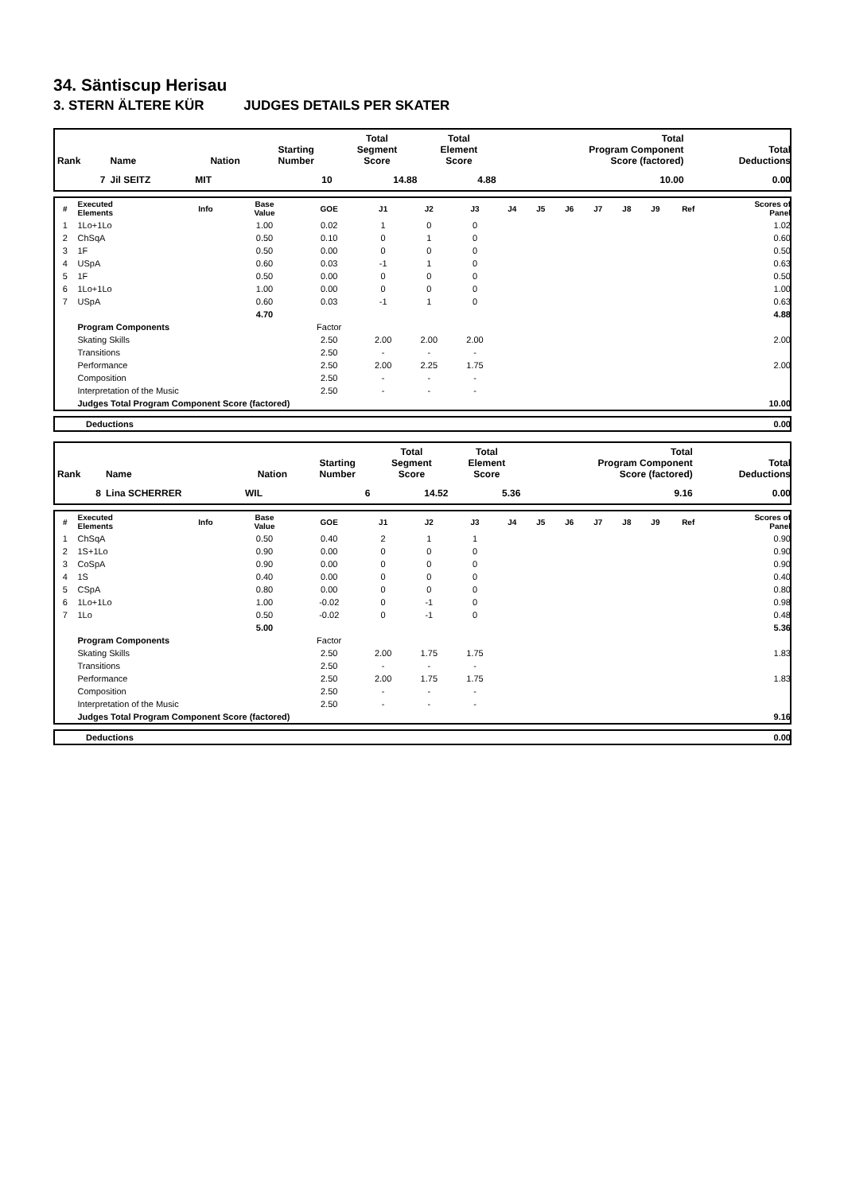34. Säntiscup Herisau
3. STERN ÄLTERE KÜR JUDGES DETAILS PER SKATER
| Rank | Name | Nation | Starting Number | Total Segment Score | Total Element Score | Total Program Component Score (factored) | Total Deductions |
| --- | --- | --- | --- | --- | --- | --- | --- |
| 7 | Jil SEITZ | MIT | 10 | 14.88 | 4.88 | 10.00 | 0.00 |
| # | Executed Elements | Info | Base Value | GOE | J1 | J2 | J3 | J4 | J5 | J6 | J7 | J8 | J9 | Ref | Scores of Panel |
| --- | --- | --- | --- | --- | --- | --- | --- | --- | --- | --- | --- | --- | --- | --- | --- |
| 1 | 1Lo+1Lo | | 1.00 | 0.02 | 1 | 0 | 0 | | | | | | | | 1.02 |
| 2 | ChSqA | | 0.50 | 0.10 | 0 | 1 | 0 | | | | | | | | 0.60 |
| 3 | 1F | | 0.50 | 0.00 | 0 | 0 | 0 | | | | | | | | 0.50 |
| 4 | USpA | | 0.60 | 0.03 | -1 | 1 | 0 | | | | | | | | 0.63 |
| 5 | 1F | | 0.50 | 0.00 | 0 | 0 | 0 | | | | | | | | 0.50 |
| 6 | 1Lo+1Lo | | 1.00 | 0.00 | 0 | 0 | 0 | | | | | | | | 1.00 |
| 7 | USpA | | 0.60 | 0.03 | -1 | 1 | 0 | | | | | | | | 0.63 |
| | | | 4.70 | | | | | | | | | | | | 4.88 |
| | Program Components | | | Factor | | | | | | | | | | | |
| | Skating Skills | | | 2.50 | 2.00 | 2.00 | 2.00 | | | | | | | | 2.00 |
| | Transitions | | | 2.50 | - | - | - | | | | | | | | |
| | Performance | | | 2.50 | 2.00 | 2.25 | 1.75 | | | | | | | | 2.00 |
| | Composition | | | 2.50 | - | - | - | | | | | | | | |
| | Interpretation of the Music | | | 2.50 | - | - | - | | | | | | | | |
| | Judges Total Program Component Score (factored) | | | | | | | | | | | | | | 10.00 |
| | Deductions | 0.00 |
| Rank | Name | Nation | Starting Number | Total Segment Score | Total Element Score | Total Program Component Score (factored) | Total Deductions |
| --- | --- | --- | --- | --- | --- | --- | --- |
| 8 | Lina SCHERRER | WIL | 6 | 14.52 | 5.36 | 9.16 | 0.00 |
| # | Executed Elements | Info | Base Value | GOE | J1 | J2 | J3 | J4 | J5 | J6 | J7 | J8 | J9 | Ref | Scores of Panel |
| --- | --- | --- | --- | --- | --- | --- | --- | --- | --- | --- | --- | --- | --- | --- | --- |
| 1 | ChSqA | | 0.50 | 0.40 | 2 | 1 | 1 | | | | | | | | 0.90 |
| 2 | 1S+1Lo | | 0.90 | 0.00 | 0 | 0 | 0 | | | | | | | | 0.90 |
| 3 | CoSpA | | 0.90 | 0.00 | 0 | 0 | 0 | | | | | | | | 0.90 |
| 4 | 1S | | 0.40 | 0.00 | 0 | 0 | 0 | | | | | | | | 0.40 |
| 5 | CSpA | | 0.80 | 0.00 | 0 | 0 | 0 | | | | | | | | 0.80 |
| 6 | 1Lo+1Lo | | 1.00 | -0.02 | 0 | -1 | 0 | | | | | | | | 0.98 |
| 7 | 1Lo | | 0.50 | -0.02 | 0 | -1 | 0 | | | | | | | | 0.48 |
| | | | 5.00 | | | | | | | | | | | | 5.36 |
| | Program Components | | | Factor | | | | | | | | | | | |
| | Skating Skills | | | 2.50 | 2.00 | 1.75 | 1.75 | | | | | | | | 1.83 |
| | Transitions | | | 2.50 | - | - | - | | | | | | | | |
| | Performance | | | 2.50 | 2.00 | 1.75 | 1.75 | | | | | | | | 1.83 |
| | Composition | | | 2.50 | - | - | - | | | | | | | | |
| | Interpretation of the Music | | | 2.50 | - | - | - | | | | | | | | |
| | Judges Total Program Component Score (factored) | | | | | | | | | | | | | | 9.16 |
| | Deductions | 0.00 |